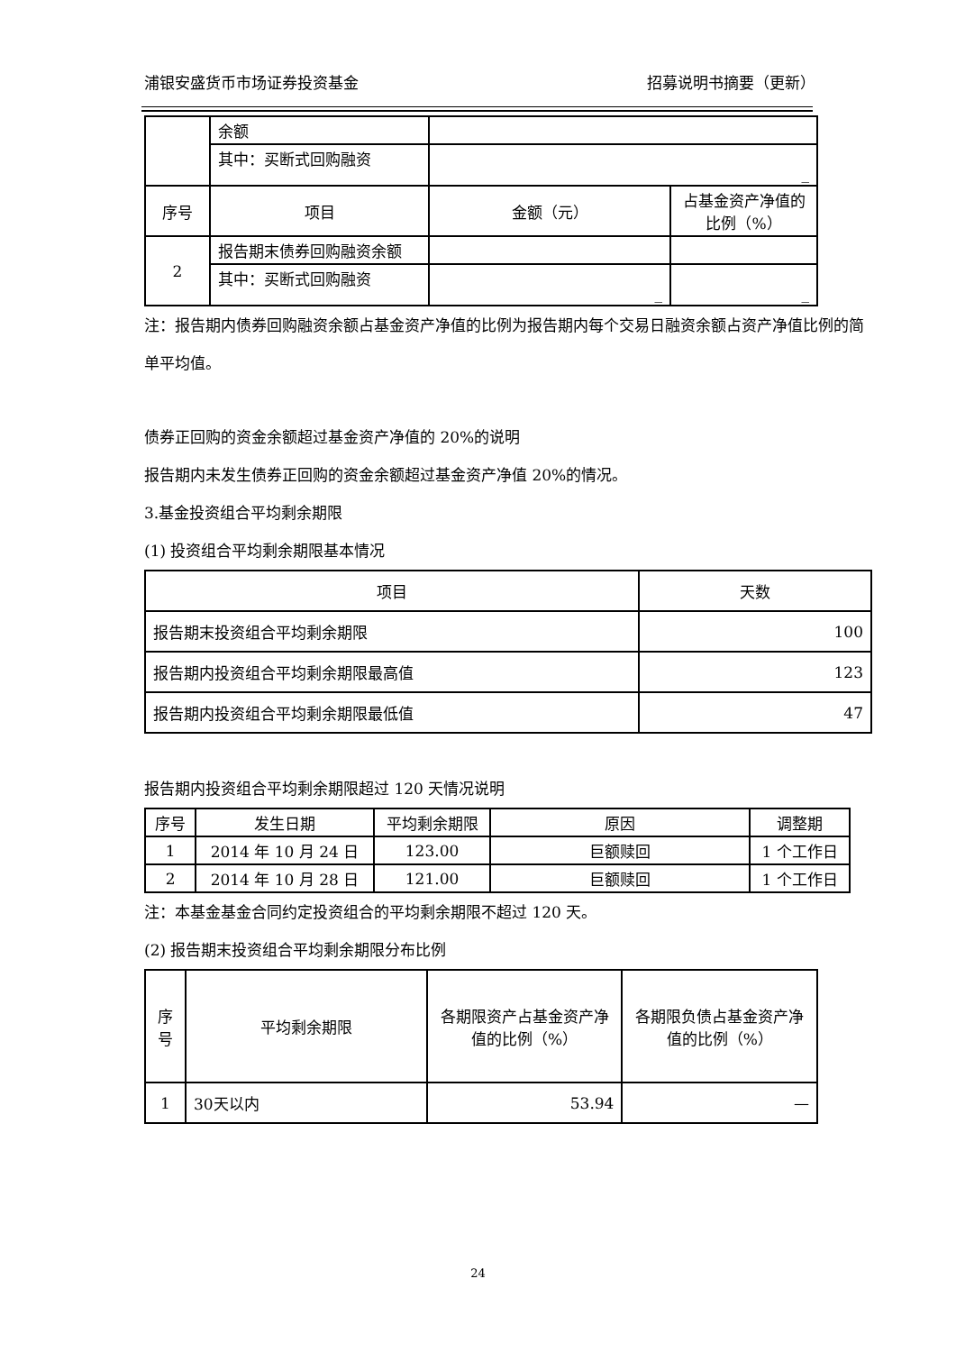浦银安盛货币市场证券投资基金 招募说明书摘要（更新）
| | 余额 | | |
| | 其中：买断式回购融资 | _ | |
| 序号 | 项目 | 金额（元） | 占基金资产净值的比例（%） |
| 2 | 报告期末债券回购融资余额 | | |
| | 其中：买断式回购融资 | _ | _ |
注：报告期内债券回购融资余额占基金资产净值的比例为报告期内每个交易日融资余额占资产净值比例的简单平均值。
债券正回购的资金余额超过基金资产净值的 20%的说明
报告期内未发生债券正回购的资金余额超过基金资产净值 20%的情况。
3.基金投资组合平均剩余期限
(1) 投资组合平均剩余期限基本情况
| 项目 | 天数 |
| --- | --- |
| 报告期末投资组合平均剩余期限 | 100 |
| 报告期内投资组合平均剩余期限最高值 | 123 |
| 报告期内投资组合平均剩余期限最低值 | 47 |
报告期内投资组合平均剩余期限超过 120 天情况说明
| 序号 | 发生日期 | 平均剩余期限 | 原因 | 调整期 |
| --- | --- | --- | --- | --- |
| 1 | 2014 年 10 月 24 日 | 123.00 | 巨额赎回 | 1 个工作日 |
| 2 | 2014 年 10 月 28 日 | 121.00 | 巨额赎回 | 1 个工作日 |
注：本基金基金合同约定投资组合的平均剩余期限不超过 120 天。
(2) 报告期末投资组合平均剩余期限分布比例
| 序号 | 平均剩余期限 | 各期限资产占基金资产净值的比例（%） | 各期限负债占基金资产净值的比例（%） |
| --- | --- | --- | --- |
| 1 | 30天以内 | 53.94 | — |
24